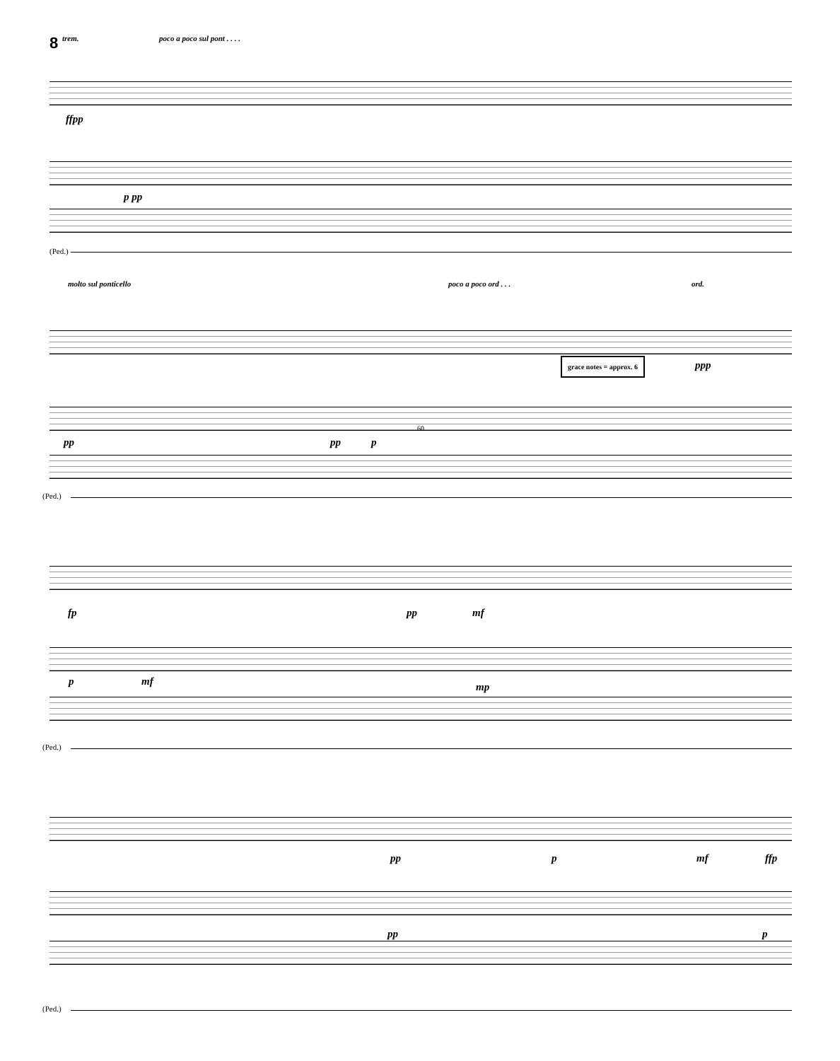8 trem. poco a poco sul pont . . . .
ffpp
p pp
(Ped.)
molto sul ponticello poco a poco ord . . . ord.
ppp
pp pp p
(Ped.)
grace notes = approx. 6
60
fp pp mf
p mf mp
(Ped.)
pp p mf ffp
pp p
(Ped.)